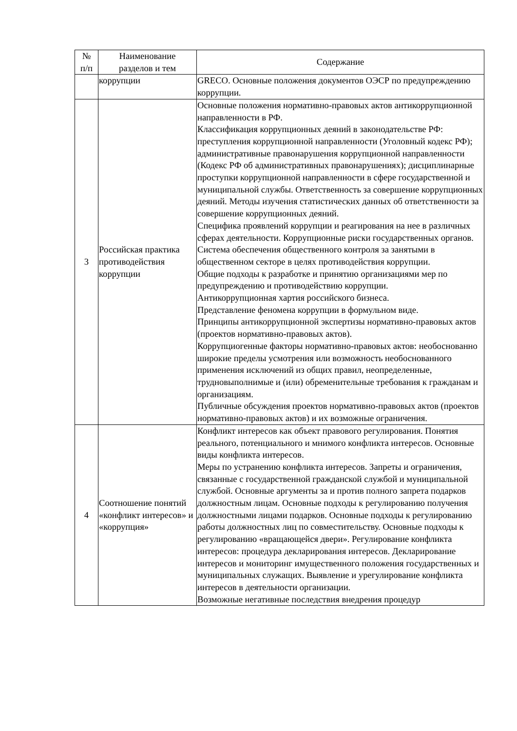| № п/п | Наименование разделов и тем | Содержание |
| --- | --- | --- |
| | коррупции | GRECO. Основные положения документов ОЭСР по предупреждению коррупции. |
| 3 | Российская практика противодействия коррупции | Основные положения нормативно-правовых актов антикоррупционной направленности в РФ. Классификация коррупционных деяний в законодательстве РФ: преступления коррупционной направленности (Уголовный кодекс РФ); административные правонарушения коррупционной направленности (Кодекс РФ об административных правонарушениях); дисциплинарные проступки коррупционной направленности в сфере государственной и муниципальной службы. Ответственность за совершение коррупционных деяний. Методы изучения статистических данных об ответственности за совершение коррупционных деяний. Специфика проявлений коррупции и реагирования на нее в различных сферах деятельности. Коррупционные риски государственных органов. Система обеспечения общественного контроля за занятыми в общественном секторе в целях противодействия коррупции. Общие подходы к разработке и принятию организациями мер по предупреждению и противодействию коррупции. Антикоррупционная хартия российского бизнеса. Представление феномена коррупции в формульном виде. Принципы антикоррупционной экспертизы нормативно-правовых актов (проектов нормативно-правовых актов). Коррупциогенные факторы нормативно-правовых актов: необоснованно широкие пределы усмотрения или возможность необоснованного применения исключений из общих правил, неопределенные, трудновыполнимые и (или) обременительные требования к гражданам и организациям. Публичные обсуждения проектов нормативно-правовых актов (проектов нормативно-правовых актов) и их возможные ограничения. |
| 4 | Соотношение понятий «конфликт интересов» и «коррупция» | Конфликт интересов как объект правового регулирования. Понятия реального, потенциального и мнимого конфликта интересов. Основные виды конфликта интересов. Меры по устранению конфликта интересов. Запреты и ограничения, связанные с государственной гражданской службой и муниципальной службой. Основные аргументы за и против полного запрета подарков должностным лицам. Основные подходы к регулированию получения должностными лицами подарков. Основные подходы к регулированию работы должностных лиц по совместительству. Основные подходы к регулированию «вращающейся двери». Регулирование конфликта интересов: процедура декларирования интересов. Декларирование интересов и мониторинг имущественного положения государственных и муниципальных служащих. Выявление и урегулирование конфликта интересов в деятельности организации. Возможные негативные последствия внедрения процедур |